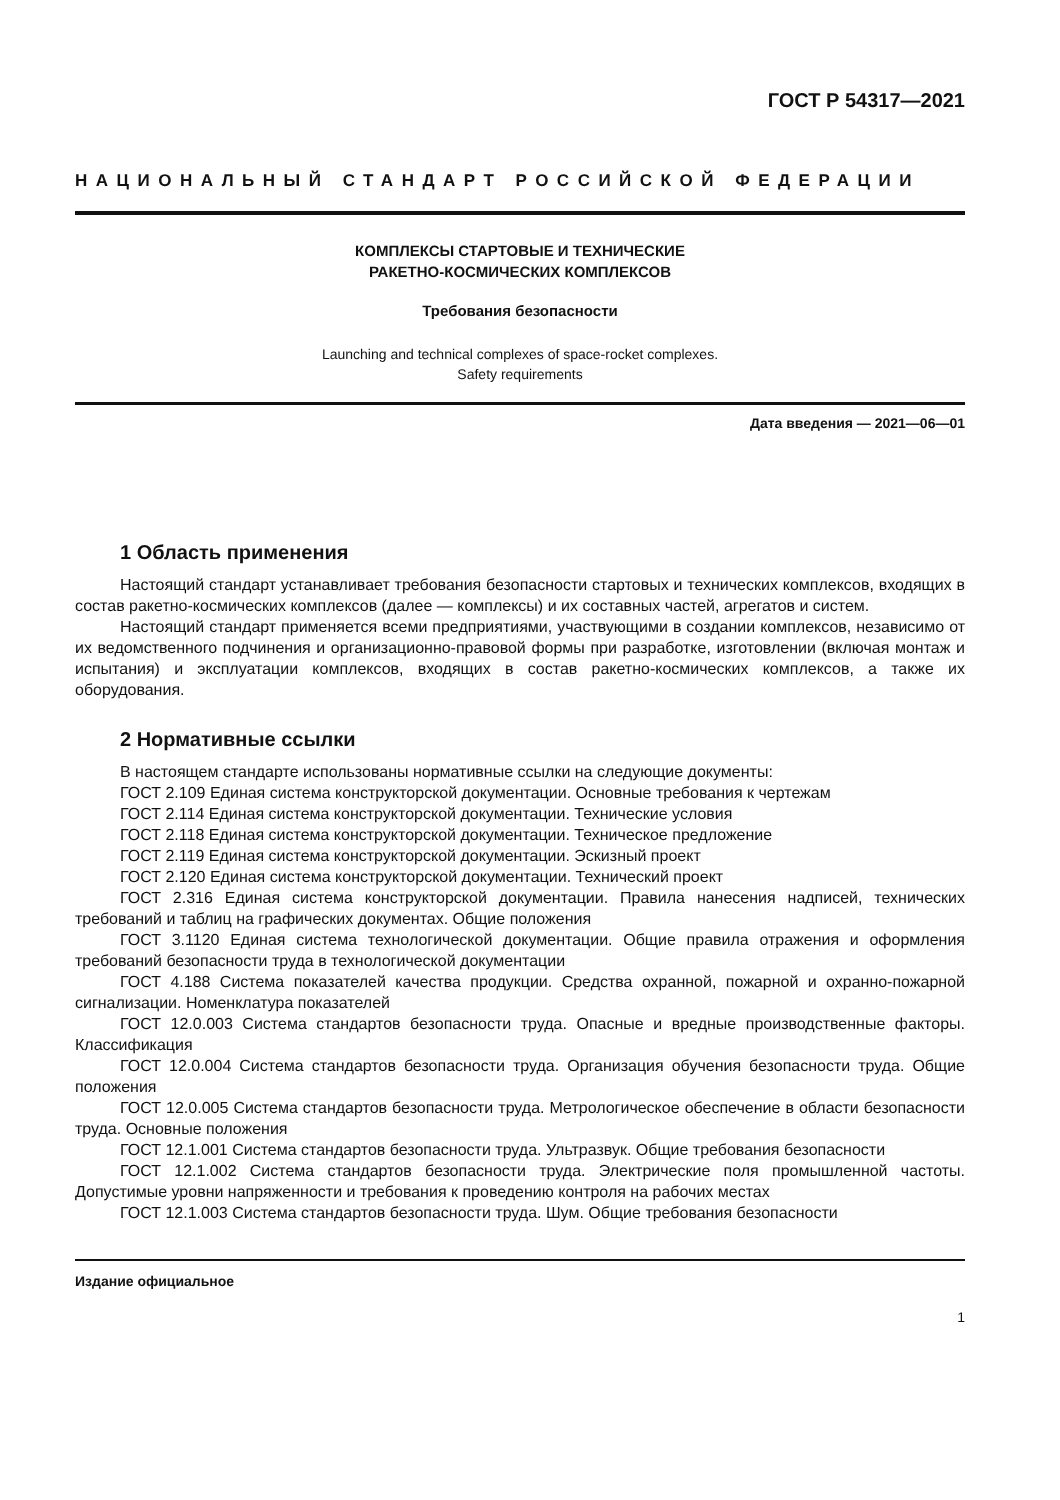ГОСТ Р 54317—2021
НАЦИОНАЛЬНЫЙ СТАНДАРТ РОССИЙСКОЙ ФЕДЕРАЦИИ
КОМПЛЕКСЫ СТАРТОВЫЕ И ТЕХНИЧЕСКИЕ
РАКЕТНО-КОСМИЧЕСКИХ КОМПЛЕКСОВ
Требования безопасности
Launching and technical complexes of space-rocket complexes.
Safety requirements
Дата введения — 2021—06—01
1 Область применения
Настоящий стандарт устанавливает требования безопасности стартовых и технических комплексов, входящих в состав ракетно-космических комплексов (далее — комплексы) и их составных частей, агрегатов и систем.
Настоящий стандарт применяется всеми предприятиями, участвующими в создании комплексов, независимо от их ведомственного подчинения и организационно-правовой формы при разработке, изготовлении (включая монтаж и испытания) и эксплуатации комплексов, входящих в состав ракетно-космических комплексов, а также их оборудования.
2 Нормативные ссылки
В настоящем стандарте использованы нормативные ссылки на следующие документы:
ГОСТ 2.109 Единая система конструкторской документации. Основные требования к чертежам
ГОСТ 2.114 Единая система конструкторской документации. Технические условия
ГОСТ 2.118 Единая система конструкторской документации. Техническое предложение
ГОСТ 2.119 Единая система конструкторской документации. Эскизный проект
ГОСТ 2.120 Единая система конструкторской документации. Технический проект
ГОСТ 2.316 Единая система конструкторской документации. Правила нанесения надписей, технических требований и таблиц на графических документах. Общие положения
ГОСТ 3.1120 Единая система технологической документации. Общие правила отражения и оформления требований безопасности труда в технологической документации
ГОСТ 4.188 Система показателей качества продукции. Средства охранной, пожарной и охранно-пожарной сигнализации. Номенклатура показателей
ГОСТ 12.0.003 Система стандартов безопасности труда. Опасные и вредные производственные факторы. Классификация
ГОСТ 12.0.004 Система стандартов безопасности труда. Организация обучения безопасности труда. Общие положения
ГОСТ 12.0.005 Система стандартов безопасности труда. Метрологическое обеспечение в области безопасности труда. Основные положения
ГОСТ 12.1.001 Система стандартов безопасности труда. Ультразвук. Общие требования безопасности
ГОСТ 12.1.002 Система стандартов безопасности труда. Электрические поля промышленной частоты. Допустимые уровни напряженности и требования к проведению контроля на рабочих местах
ГОСТ 12.1.003 Система стандартов безопасности труда. Шум. Общие требования безопасности
Издание официальное
1